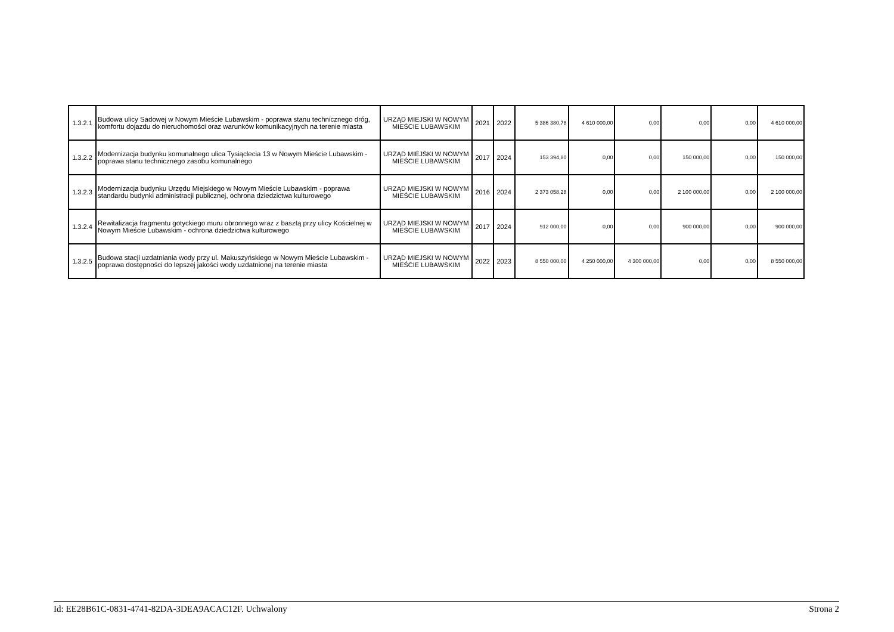| 1.3.2.1 | Budowa ulicy Sadowej w Nowym Mieście Lubawskim - poprawa stanu technicznego dróg, komfortu dojazdu do nieruchomości oraz warunków komunikacyjnych na terenie miasta | URZĄD MIEJSKI W NOWYM MIEŚCIE LUBAWSKIM | 2021 | 2022 | 5 386 380,78 | 4 610 000,00 | 0,00 | 0,00 | 0,00 | 4 610 000,00 |
| 1.3.2.2 | Modernizacja budynku komunalnego ulica Tysiąclecia 13 w Nowym Mieście Lubawskim - poprawa stanu technicznego zasobu komunalnego | URZĄD MIEJSKI W NOWYM MIEŚCIE LUBAWSKIM | 2017 | 2024 | 153 394,80 | 0,00 | 0,00 | 150 000,00 | 0,00 | 150 000,00 |
| 1.3.2.3 | Modernizacja budynku Urzędu Miejskiego w Nowym Mieście Lubawskim - poprawa standardu budynki administracji publicznej, ochrona dziedzictwa kulturowego | URZĄD MIEJSKI W NOWYM MIEŚCIE LUBAWSKIM | 2016 | 2024 | 2 373 058,28 | 0,00 | 0,00 | 2 100 000,00 | 0,00 | 2 100 000,00 |
| 1.3.2.4 | Rewitalizacja fragmentu gotyckiego muru obronnego wraz z basztą przy ulicy Kościelnej w Nowym Mieście Lubawskim - ochrona dziedzictwa kulturowego | URZĄD MIEJSKI W NOWYM MIEŚCIE LUBAWSKIM | 2017 | 2024 | 912 000,00 | 0,00 | 0,00 | 900 000,00 | 0,00 | 900 000,00 |
| 1.3.2.5 | Budowa stacji uzdatniania wody przy ul. Makuszyńskiego w Nowym Mieście Lubawskim - poprawa dostępności do lepszej jakości wody uzdatnionej na terenie miasta | URZĄD MIEJSKI W NOWYM MIEŚCIE LUBAWSKIM | 2022 | 2023 | 8 550 000,00 | 4 250 000,00 | 4 300 000,00 | 0,00 | 0,00 | 8 550 000,00 |
Id: EE28B61C-0831-4741-82DA-3DEA9ACAC12F. Uchwalony Strona 2